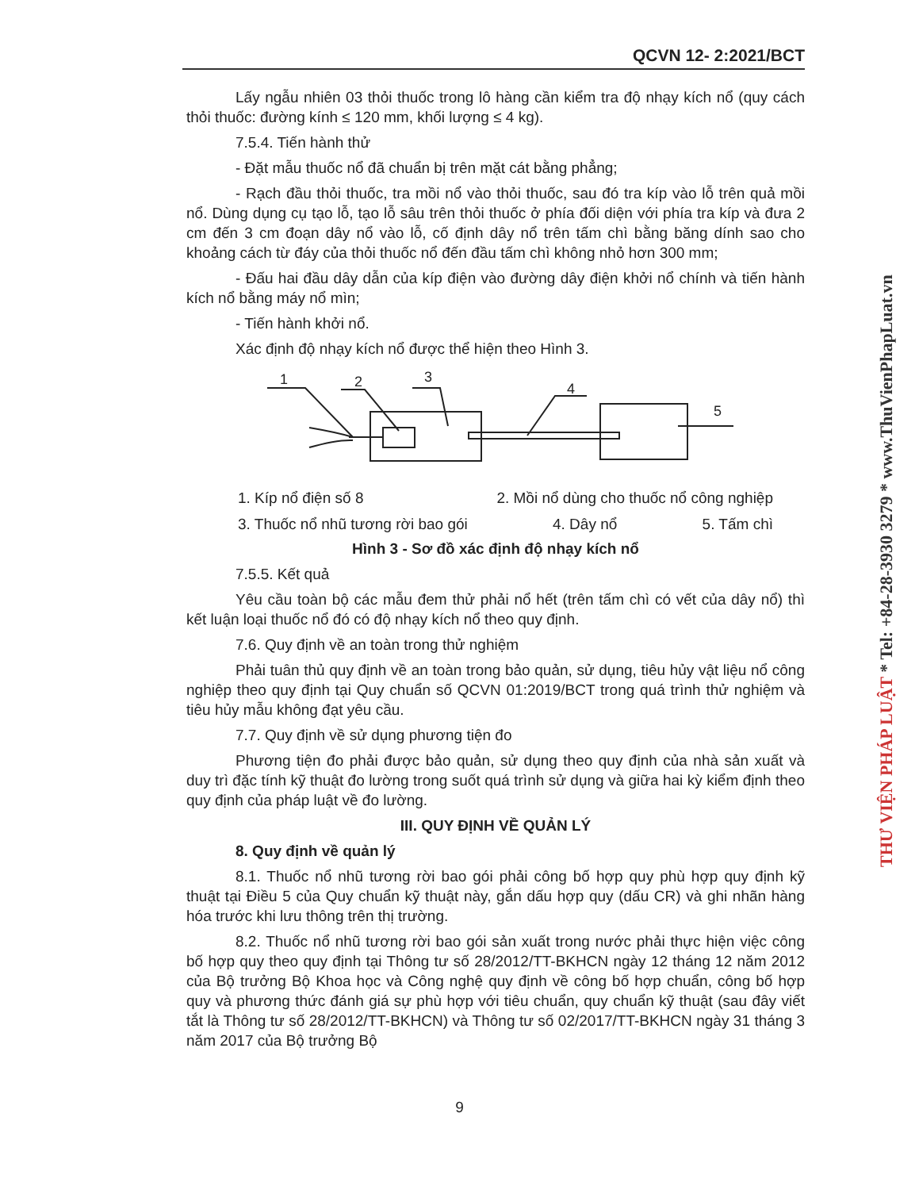QCVN 12- 2:2021/BCT
Lấy ngẫu nhiên 03 thỏi thuốc trong lô hàng cần kiểm tra độ nhạy kích nổ (quy cách thỏi thuốc: đường kính ≤ 120 mm, khối lượng ≤ 4 kg).
7.5.4. Tiến hành thử
- Đặt mẫu thuốc nổ đã chuẩn bị trên mặt cát bằng phẳng;
- Rạch đầu thỏi thuốc, tra mồi nổ vào thỏi thuốc, sau đó tra kíp vào lỗ trên quả mồi nổ. Dùng dụng cụ tạo lỗ, tạo lỗ sâu trên thỏi thuốc ở phía đối diện với phía tra kíp và đưa 2 cm đến 3 cm đoạn dây nổ vào lỗ, cố định dây nổ trên tấm chì bằng băng dính sao cho khoảng cách từ đáy của thỏi thuốc nổ đến đầu tấm chì không nhỏ hơn 300 mm;
- Đấu hai đầu dây dẫn của kíp điện vào đường dây điện khởi nổ chính và tiến hành kích nổ bằng máy nổ mìn;
- Tiến hành khởi nổ.
Xác định độ nhạy kích nổ được thể hiện theo Hình 3.
1
2
3
4
5
1. Kíp nổ điện số 8 2. Mồi nổ dùng cho thuốc nổ công nghiệp
3. Thuốc nổ nhũ tương rời bao gói 4. Dây nổ 5. Tấm chì
Hình 3 - Sơ đồ xác định độ nhạy kích nổ
7.5.5. Kết quả
Yêu cầu toàn bộ các mẫu đem thử phải nổ hết (trên tấm chì có vết của dây nổ) thì kết luận loại thuốc nổ đó có độ nhạy kích nổ theo quy định.
7.6. Quy định về an toàn trong thử nghiệm
Phải tuân thủ quy định về an toàn trong bảo quản, sử dụng, tiêu hủy vật liệu nổ công nghiệp theo quy định tại Quy chuẩn số QCVN 01:2019/BCT trong quá trình thử nghiệm và tiêu hủy mẫu không đạt yêu cầu.
7.7. Quy định về sử dụng phương tiện đo
Phương tiện đo phải được bảo quản, sử dụng theo quy định của nhà sản xuất và duy trì đặc tính kỹ thuật đo lường trong suốt quá trình sử dụng và giữa hai kỳ kiểm định theo quy định của pháp luật về đo lường.
III. QUY ĐỊNH VỀ QUẢN LÝ
8. Quy định về quản lý
8.1. Thuốc nổ nhũ tương rời bao gói phải công bố hợp quy phù hợp quy định kỹ thuật tại Điều 5 của Quy chuẩn kỹ thuật này, gắn dấu hợp quy (dấu CR) và ghi nhãn hàng hóa trước khi lưu thông trên thị trường.
8.2. Thuốc nổ nhũ tương rời bao gói sản xuất trong nước phải thực hiện việc công bố hợp quy theo quy định tại Thông tư số 28/2012/TT-BKHCN ngày 12 tháng 12 năm 2012 của Bộ trưởng Bộ Khoa học và Công nghệ quy định về công bố hợp chuẩn, công bố hợp quy và phương thức đánh giá sự phù hợp với tiêu chuẩn, quy chuẩn kỹ thuật (sau đây viết tắt là Thông tư số 28/2012/TT-BKHCN) và Thông tư số 02/2017/TT-BKHCN ngày 31 tháng 3 năm 2017 của Bộ trưởng Bộ
9
THƯ VIỆN PHÁP LUẬT * Tel: +84-28-3930 3279 * www.ThuVienPhapLuat.vn